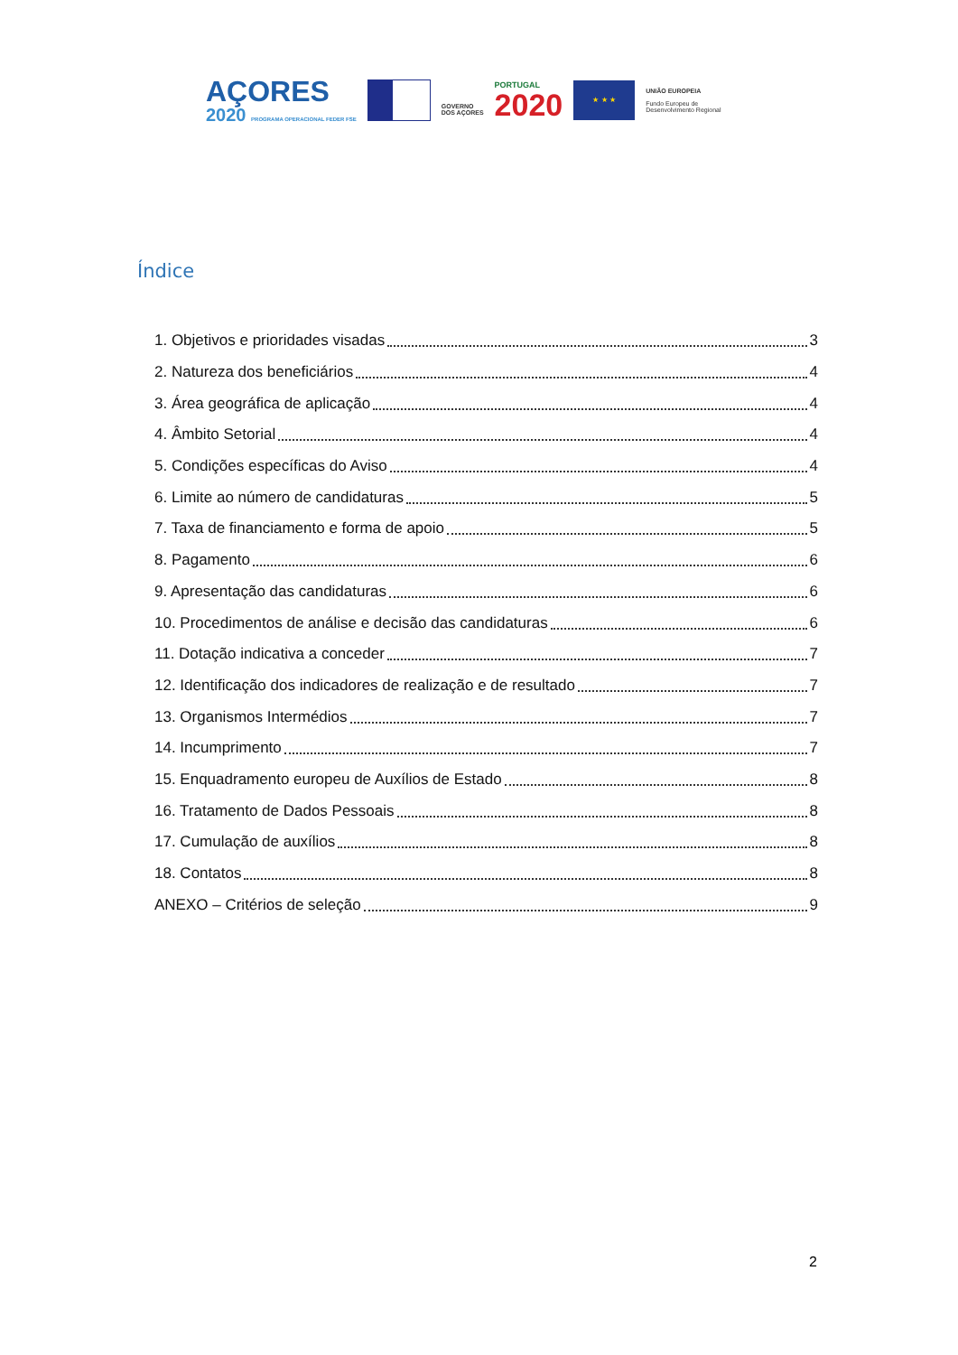AÇORES
2020 PROGRAMA OPERACIONAL FEDER FSE
GOVERNO
DOS AÇORES
PORTUGAL
2020
★ ★ ★
UNIÃO EUROPEIA
Fundo Europeu de
Desenvolvimento Regional
Índice
1. Objetivos e prioridades visadas 3
2. Natureza dos beneficiários 4
3. Área geográfica de aplicação 4
4. Âmbito Setorial 4
5. Condições específicas do Aviso 4
6. Limite ao número de candidaturas 5
7. Taxa de financiamento e forma de apoio 5
8. Pagamento 6
9. Apresentação das candidaturas 6
10. Procedimentos de análise e decisão das candidaturas 6
11. Dotação indicativa a conceder 7
12. Identificação dos indicadores de realização e de resultado 7
13. Organismos Intermédios 7
14. Incumprimento 7
15. Enquadramento europeu de Auxílios de Estado 8
16. Tratamento de Dados Pessoais 8
17. Cumulação de auxílios 8
18. Contatos 8
ANEXO – Critérios de seleção 9
2